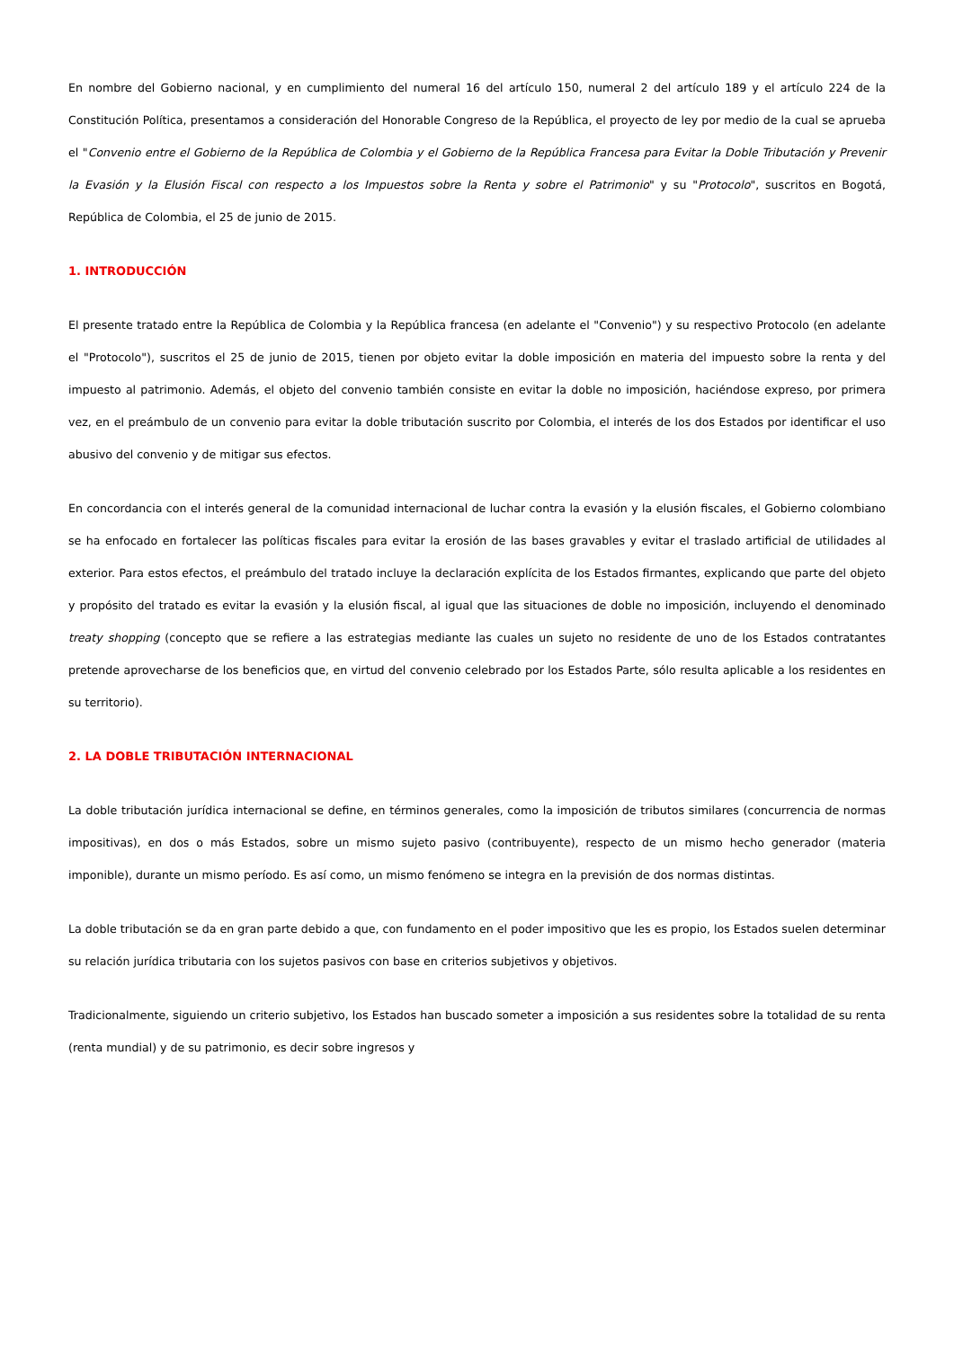En nombre del Gobierno nacional, y en cumplimiento del numeral 16 del artículo 150, numeral 2 del artículo 189 y el artículo 224 de la Constitución Política, presentamos a consideración del Honorable Congreso de la República, el proyecto de ley por medio de la cual se aprueba el "Convenio entre el Gobierno de la República de Colombia y el Gobierno de la República Francesa para Evitar la Doble Tributación y Prevenir la Evasión y la Elusión Fiscal con respecto a los Impuestos sobre la Renta y sobre el Patrimonio" y su "Protocolo", suscritos en Bogotá, República de Colombia, el 25 de junio de 2015.
1. INTRODUCCIÓN
El presente tratado entre la República de Colombia y la República francesa (en adelante el "Convenio") y su respectivo Protocolo (en adelante el "Protocolo"), suscritos el 25 de junio de 2015, tienen por objeto evitar la doble imposición en materia del impuesto sobre la renta y del impuesto al patrimonio. Además, el objeto del convenio también consiste en evitar la doble no imposición, haciéndose expreso, por primera vez, en el preámbulo de un convenio para evitar la doble tributación suscrito por Colombia, el interés de los dos Estados por identificar el uso abusivo del convenio y de mitigar sus efectos.
En concordancia con el interés general de la comunidad internacional de luchar contra la evasión y la elusión fiscales, el Gobierno colombiano se ha enfocado en fortalecer las políticas fiscales para evitar la erosión de las bases gravables y evitar el traslado artificial de utilidades al exterior. Para estos efectos, el preámbulo del tratado incluye la declaración explícita de los Estados firmantes, explicando que parte del objeto y propósito del tratado es evitar la evasión y la elusión fiscal, al igual que las situaciones de doble no imposición, incluyendo el denominado treaty shopping (concepto que se refiere a las estrategias mediante las cuales un sujeto no residente de uno de los Estados contratantes pretende aprovecharse de los beneficios que, en virtud del convenio celebrado por los Estados Parte, sólo resulta aplicable a los residentes en su territorio).
2. LA DOBLE TRIBUTACIÓN INTERNACIONAL
La doble tributación jurídica internacional se define, en términos generales, como la imposición de tributos similares (concurrencia de normas impositivas), en dos o más Estados, sobre un mismo sujeto pasivo (contribuyente), respecto de un mismo hecho generador (materia imponible), durante un mismo período. Es así como, un mismo fenómeno se integra en la previsión de dos normas distintas.
La doble tributación se da en gran parte debido a que, con fundamento en el poder impositivo que les es propio, los Estados suelen determinar su relación jurídica tributaria con los sujetos pasivos con base en criterios subjetivos y objetivos.
Tradicionalmente, siguiendo un criterio subjetivo, los Estados han buscado someter a imposición a sus residentes sobre la totalidad de su renta (renta mundial) y de su patrimonio, es decir sobre ingresos y